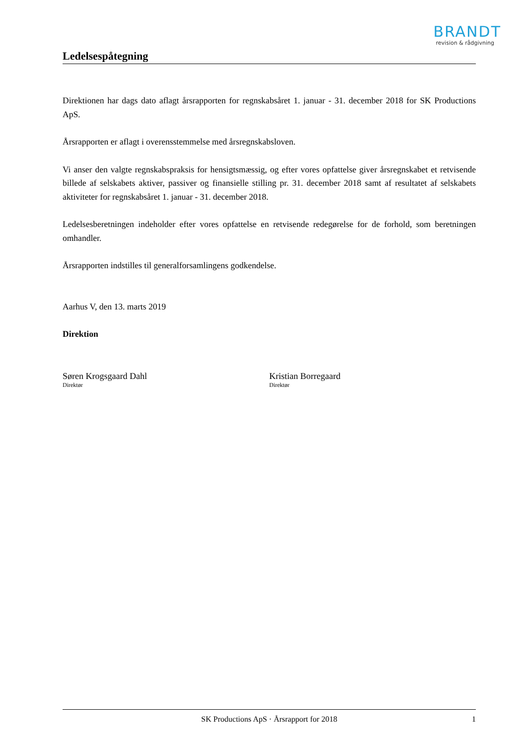BRANDT
revision & rådgivning
Ledelsespåtegning
Direktionen har dags dato aflagt årsrapporten for regnskabsåret 1. januar - 31. december 2018 for SK Productions ApS.
Årsrapporten er aflagt i overensstemmelse med årsregnskabsloven.
Vi anser den valgte regnskabspraksis for hensigtsmæssig, og efter vores opfattelse giver årsregnskabet et retvisende billede af selskabets aktiver, passiver og finansielle stilling pr. 31. december 2018 samt af resultatet af selskabets aktiviteter for regnskabsåret 1. januar - 31. december 2018.
Ledelsesberetningen indeholder efter vores opfattelse en retvisende redegørelse for de forhold, som beretningen omhandler.
Årsrapporten indstilles til generalforsamlingens godkendelse.
Aarhus V, den 13. marts 2019
Direktion
Søren Krogsgaard Dahl
Direktør
Kristian Borregaard
Direktør
SK Productions ApS · Årsrapport for 2018 1